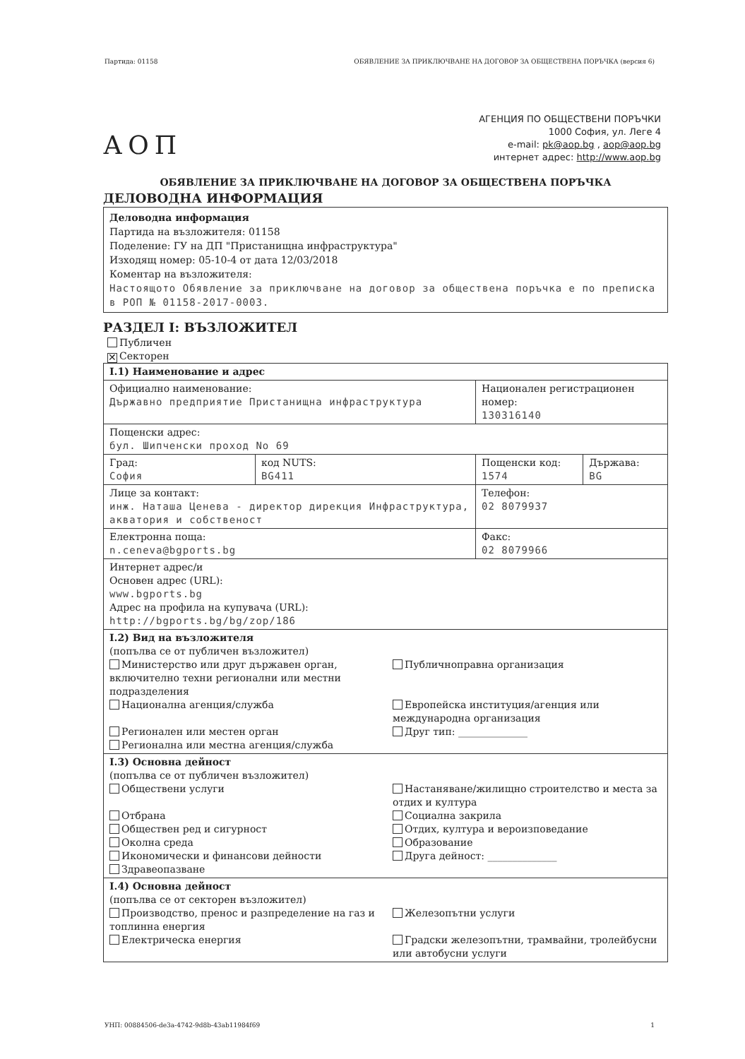Партида: 01158 ОБЯВЛЕНИЕ ЗА ПРИКЛЮЧВАНЕ НА ДОГОВОР ЗА ОБЩЕСТВЕНА ПОРЪЧКА (версия 6)
АОП
АГЕНЦИЯ ПО ОБЩЕСТВЕНИ ПОРЪЧКИ
1000 София, ул. Леге 4
e-mail: pk@aop.bg , aop@aop.bg
интернет адрес: http://www.aop.bg
ОБЯВЛЕНИЕ ЗА ПРИКЛЮЧВАНЕ НА ДОГОВОР ЗА ОБЩЕСТВЕНА ПОРЪЧКА
ДЕЛОВОДНА ИНФОРМАЦИЯ
Деловодна информация
Партида на възложителя: 01158
Поделение: ГУ на ДП "Пристанищна инфраструктура"
Изходящ номер: 05-10-4 от дата 12/03/2018
Коментар на възложителя:
Настоящото Обявление за приключване на договор за обществена поръчка е по преписка в РОП № 01158-2017-0003.
РАЗДЕЛ I: ВЪЗЛОЖИТЕЛ
Публичен
✕ Секторен
| I.1) Наименование и адрес | | | |
| Официално наименование: Държавно предприятие Пристанищна инфраструктура | | Национален регистрационен номер: 130316140 | |
| Пощенски адрес: бул. Шипченски проход No 69 | | | |
| Град: София | код NUTS: BG411 | Пощенски код: 1574 | Държава: BG |
| Лице за контакт: инж. Наташа Ценева - директор дирекция Инфраструктура, акватория и собственост | | Телефон: 02 8079937 | |
| Електронна поща: n.ceneva@bgports.bg | | Факс: 02 8079966 | |
| Интернет адрес/и Основен адрес (URL): www.bgports.bg Адрес на профила на купувача (URL): http://bgports.bg/bg/zop/186 | | | |
| I.2) Вид на възложителя (попълва се от публичен възложител) Министерство или друг държавен орган, включително техни регионални или местни подразделения Публичноправна организация Национална агенция/служба Европейска институция/агенция или международна организация Регионален или местен орган Регионална или местна агенция/служба Друг тип: ______________ | | | |
| I.3) Основна дейност (попълва се от публичен възложител) Обществени услуги Отбрана Обществен ред и сигурност Околна среда Икономически и финансови дейности Здравеопазване Настаняване/жилищно строителство и места за отдих и култура Социална закрила Отдих, култура и вероизповедание Образование Друга дейност: ______________ | | | |
| I.4) Основна дейност (попълва се от секторен възложител) Производство, пренос и разпределение на газ и топлинна енергия Железопътни услуги Електрическа енергия Градски железопътни, трамвайни, тролейбусни или автобусни услуги | | | |
УНП: 00884506-de3a-4742-9d8b-43ab11984f69 1